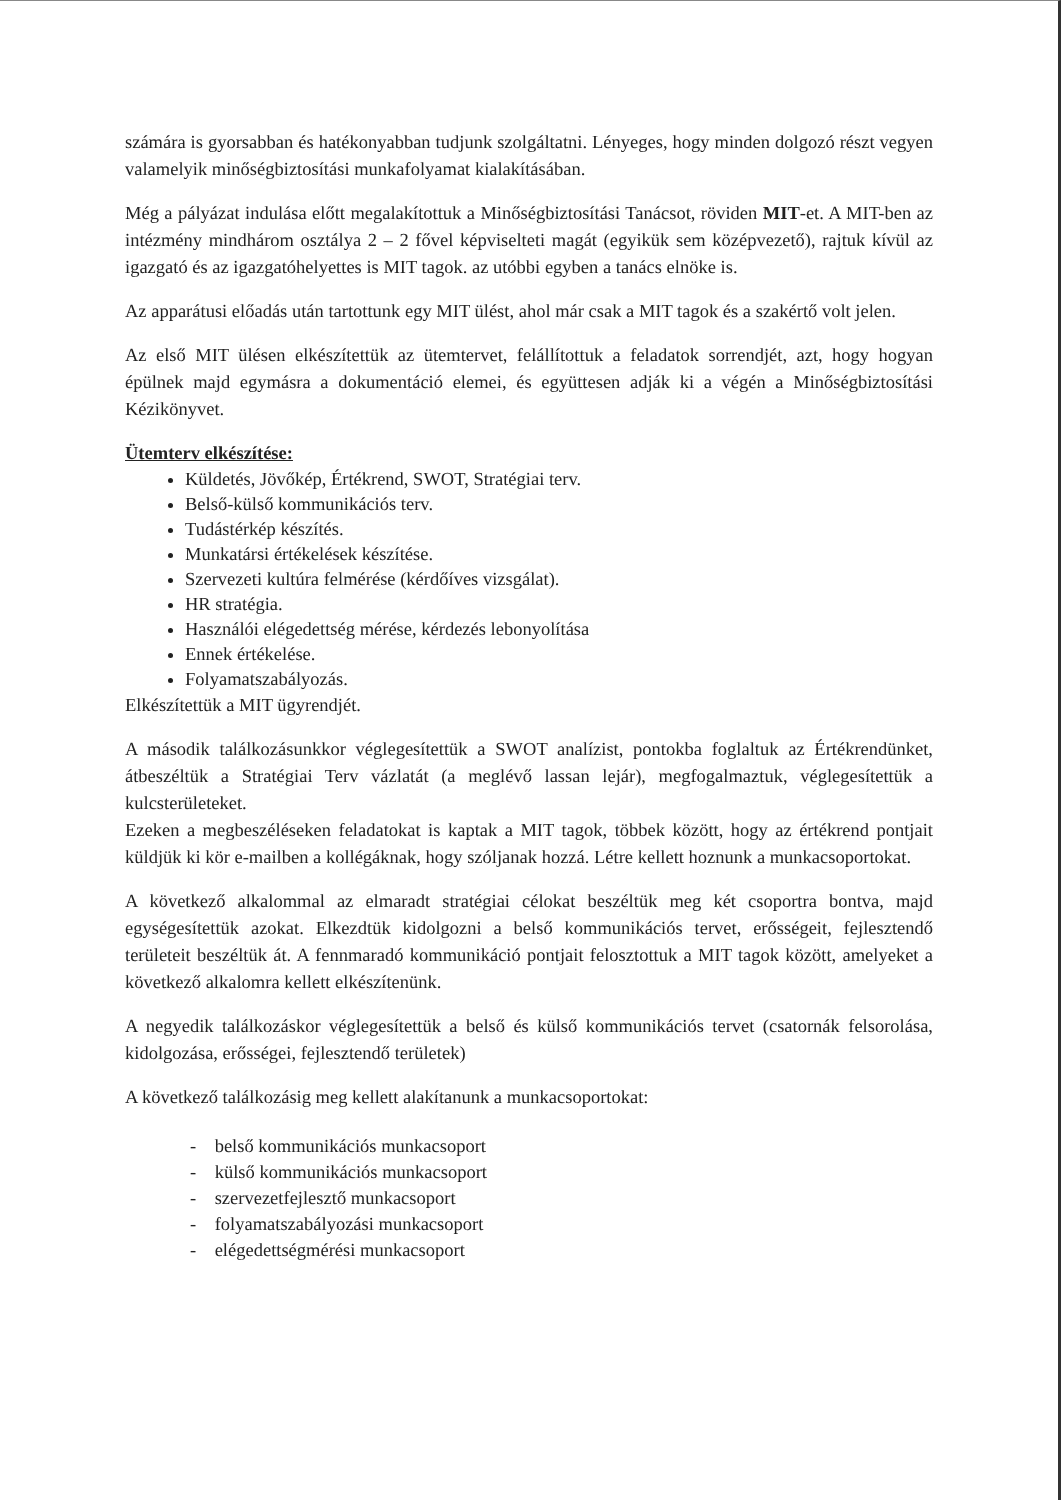számára is gyorsabban és hatékonyabban tudjunk szolgáltatni. Lényeges, hogy minden dolgozó részt vegyen valamelyik minőségbiztosítási munkafolyamat kialakításában.
Még a pályázat indulása előtt megalakítottuk a Minőségbiztosítási Tanácsot, röviden MIT-et. A MIT-ben az intézmény mindhárom osztálya 2 – 2 fővel képviselteti magát (egyikük sem középvezető), rajtuk kívül az igazgató és az igazgatóhelyettes is MIT tagok. az utóbbi egyben a tanács elnöke is.
Az apparátusi előadás után tartottunk egy MIT ülést, ahol már csak a MIT tagok és a szakértő volt jelen.
Az első MIT ülésen elkészítettük az ütemtervet, felállítottuk a feladatok sorrendjét, azt, hogy hogyan épülnek majd egymásra a dokumentáció elemei, és együttesen adják ki a végén a Minőségbiztosítási Kézikönyvet.
Ütemterv elkészítése:
Küldetés, Jövőkép, Értékrend, SWOT, Stratégiai terv.
Belső-külső kommunikációs terv.
Tudástérkép készítés.
Munkatársi értékelések készítése.
Szervezeti kultúra felmérése (kérdőíves vizsgálat).
HR stratégia.
Használói elégedettség mérése, kérdezés lebonyolítása
Ennek értékelése.
Folyamatszabályozás.
Elkészítettük a MIT ügyrendjét.
A második találkozásunkkor véglegesítettük a SWOT analízist, pontokba foglaltuk az Értékrendünket, átbeszéltük a Stratégiai Terv vázlatát (a meglévő lassan lejár), megfogalmaztuk, véglegesítettük a kulcsterületeket.
Ezeken a megbeszéléseken feladatokat is kaptak a MIT tagok, többek között, hogy az értékrend pontjait küldjük ki kör e-mailben a kollégáknak, hogy szóljanak hozzá. Létre kellett hoznunk a munkacsoportokat.
A következő alkalommal az elmaradt stratégiai célokat beszéltük meg két csoportra bontva, majd egységesítettük azokat. Elkezdtük kidolgozni a belső kommunikációs tervet, erősségeit, fejlesztendő területeit beszéltük át. A fennmaradó kommunikáció pontjait felosztottuk a MIT tagok között, amelyeket a következő alkalomra kellett elkészítenünk.
A negyedik találkozáskor véglegesítettük a belső és külső kommunikációs tervet (csatornák felsorolása, kidolgozása, erősségei, fejlesztendő területek)
A következő találkozásig meg kellett alakítanunk a munkacsoportokat:
- belső kommunikációs munkacsoport
- külső kommunikációs munkacsoport
- szervezetfejlesztő munkacsoport
- folyamatszabályozási munkacsoport
- elégedettségmérési munkacsoport